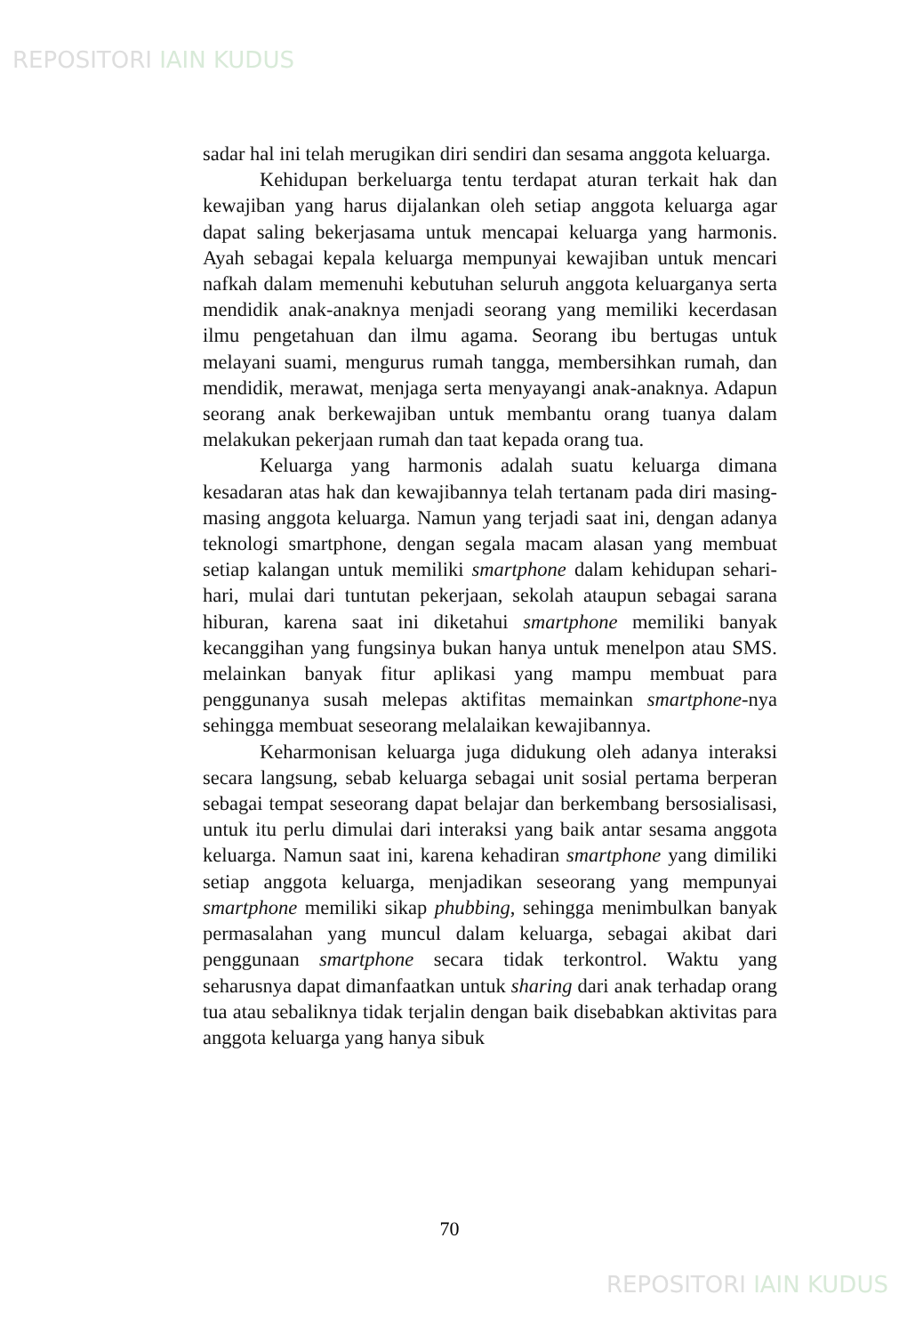REPOSITORI IAIN KUDUS
sadar hal ini telah merugikan diri sendiri dan sesama anggota keluarga.
Kehidupan berkeluarga tentu terdapat aturan terkait hak dan kewajiban yang harus dijalankan oleh setiap anggota keluarga agar dapat saling bekerjasama untuk mencapai keluarga yang harmonis. Ayah sebagai kepala keluarga mempunyai kewajiban untuk mencari nafkah dalam memenuhi kebutuhan seluruh anggota keluarganya serta mendidik anak-anaknya menjadi seorang yang memiliki kecerdasan ilmu pengetahuan dan ilmu agama. Seorang ibu bertugas untuk melayani suami, mengurus rumah tangga, membersihkan rumah, dan mendidik, merawat, menjaga serta menyayangi anak-anaknya. Adapun seorang anak berkewajiban untuk membantu orang tuanya dalam melakukan pekerjaan rumah dan taat kepada orang tua.
Keluarga yang harmonis adalah suatu keluarga dimana kesadaran atas hak dan kewajibannya telah tertanam pada diri masing-masing anggota keluarga. Namun yang terjadi saat ini, dengan adanya teknologi smartphone, dengan segala macam alasan yang membuat setiap kalangan untuk memiliki smartphone dalam kehidupan sehari-hari, mulai dari tuntutan pekerjaan, sekolah ataupun sebagai sarana hiburan, karena saat ini diketahui smartphone memiliki banyak kecanggihan yang fungsinya bukan hanya untuk menelpon atau SMS. melainkan banyak fitur aplikasi yang mampu membuat para penggunanya susah melepas aktifitas memainkan smartphone-nya sehingga membuat seseorang melalaikan kewajibannya.
Keharmonisan keluarga juga didukung oleh adanya interaksi secara langsung, sebab keluarga sebagai unit sosial pertama berperan sebagai tempat seseorang dapat belajar dan berkembang bersosialisasi, untuk itu perlu dimulai dari interaksi yang baik antar sesama anggota keluarga. Namun saat ini, karena kehadiran smartphone yang dimiliki setiap anggota keluarga, menjadikan seseorang yang mempunyai smartphone memiliki sikap phubbing, sehingga menimbulkan banyak permasalahan yang muncul dalam keluarga, sebagai akibat dari penggunaan smartphone secara tidak terkontrol. Waktu yang seharusnya dapat dimanfaatkan untuk sharing dari anak terhadap orang tua atau sebaliknya tidak terjalin dengan baik disebabkan aktivitas para anggota keluarga yang hanya sibuk
70
REPOSITORI IAIN KUDUS